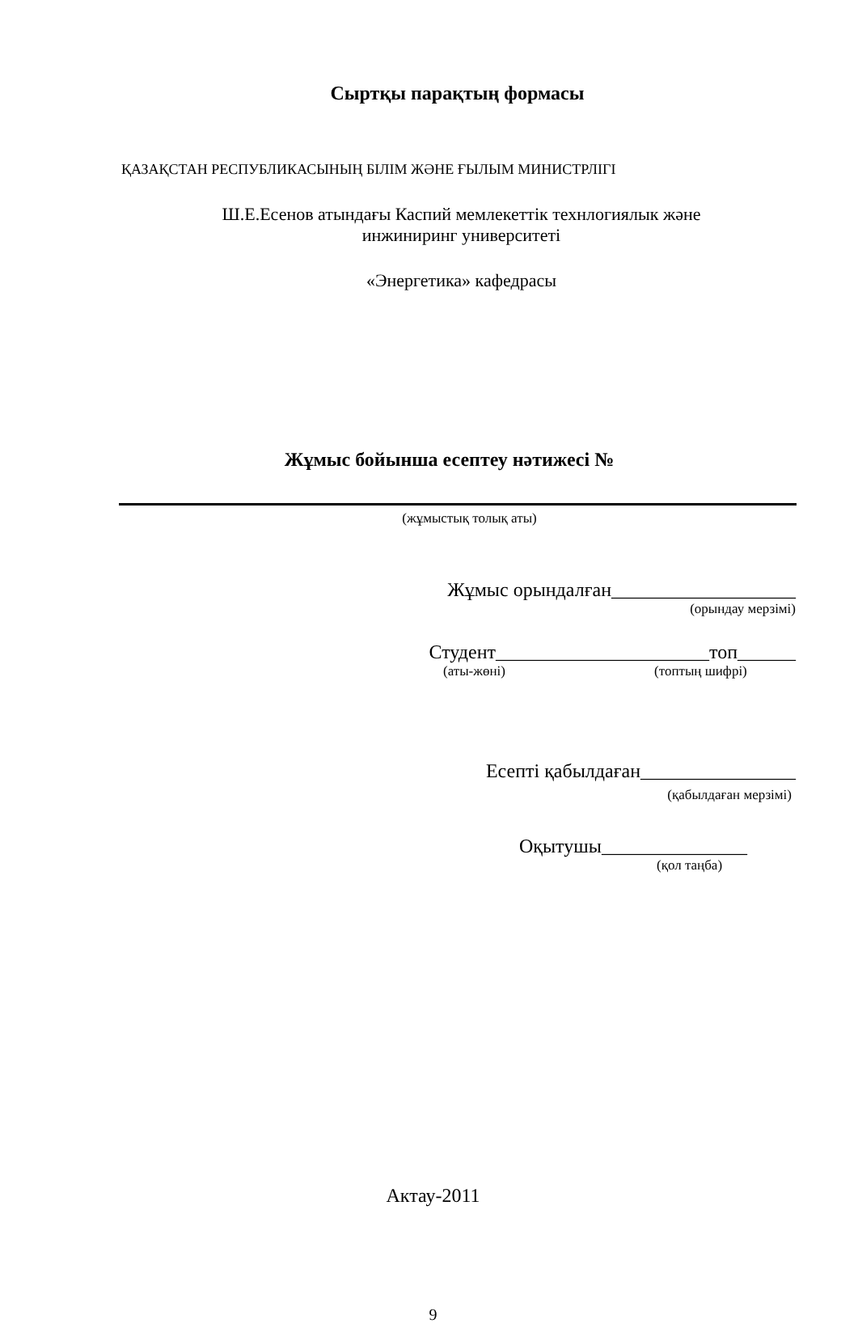Сыртқы парақтың формасы
ҚАЗАҚСТАН РЕСПУБЛИКАСЫНЫҢ БІЛІМ ЖӘНЕ ҒЫЛЫМ МИНИСТРЛІГІ
Ш.Е.Есенов атындағы Каспий мемлекеттік технлогиялык және
инжиниринг университеті
«Энергетика» кафедрасы
Жұмыс бойынша есептеу нәтижесі №
(жұмыстық толық аты)
Жұмыс орындалған___________________
(орындау мерзімі)
Студент______________________топ______
(аты-жөні) (топтың шифрі)
Есепті қабылдаған________________
(қабылдаған мерзімі)
Оқытушы_______________
(қол таңба)
Актау-2011
9